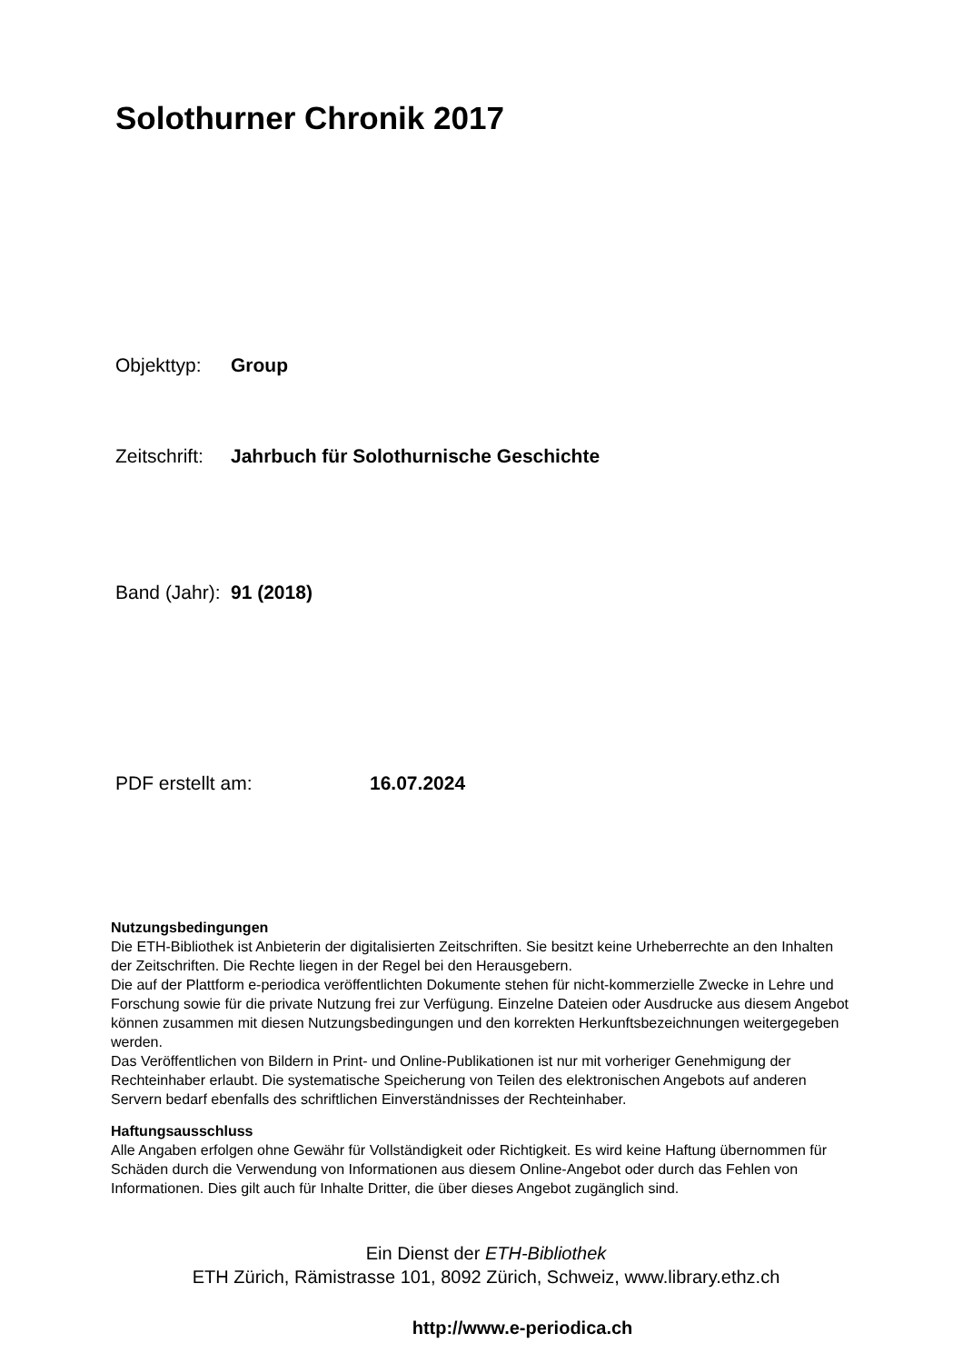Solothurner Chronik 2017
Objekttyp: Group
Zeitschrift: Jahrbuch für Solothurnische Geschichte
Band (Jahr): 91 (2018)
PDF erstellt am: 16.07.2024
Nutzungsbedingungen
Die ETH-Bibliothek ist Anbieterin der digitalisierten Zeitschriften. Sie besitzt keine Urheberrechte an den Inhalten der Zeitschriften. Die Rechte liegen in der Regel bei den Herausgebern.
Die auf der Plattform e-periodica veröffentlichten Dokumente stehen für nicht-kommerzielle Zwecke in Lehre und Forschung sowie für die private Nutzung frei zur Verfügung. Einzelne Dateien oder Ausdrucke aus diesem Angebot können zusammen mit diesen Nutzungsbedingungen und den korrekten Herkunftsbezeichnungen weitergegeben werden.
Das Veröffentlichen von Bildern in Print- und Online-Publikationen ist nur mit vorheriger Genehmigung der Rechteinhaber erlaubt. Die systematische Speicherung von Teilen des elektronischen Angebots auf anderen Servern bedarf ebenfalls des schriftlichen Einverständnisses der Rechteinhaber.
Haftungsausschluss
Alle Angaben erfolgen ohne Gewähr für Vollständigkeit oder Richtigkeit. Es wird keine Haftung übernommen für Schäden durch die Verwendung von Informationen aus diesem Online-Angebot oder durch das Fehlen von Informationen. Dies gilt auch für Inhalte Dritter, die über dieses Angebot zugänglich sind.
Ein Dienst der ETH-Bibliothek
ETH Zürich, Rämistrasse 101, 8092 Zürich, Schweiz, www.library.ethz.ch
http://www.e-periodica.ch